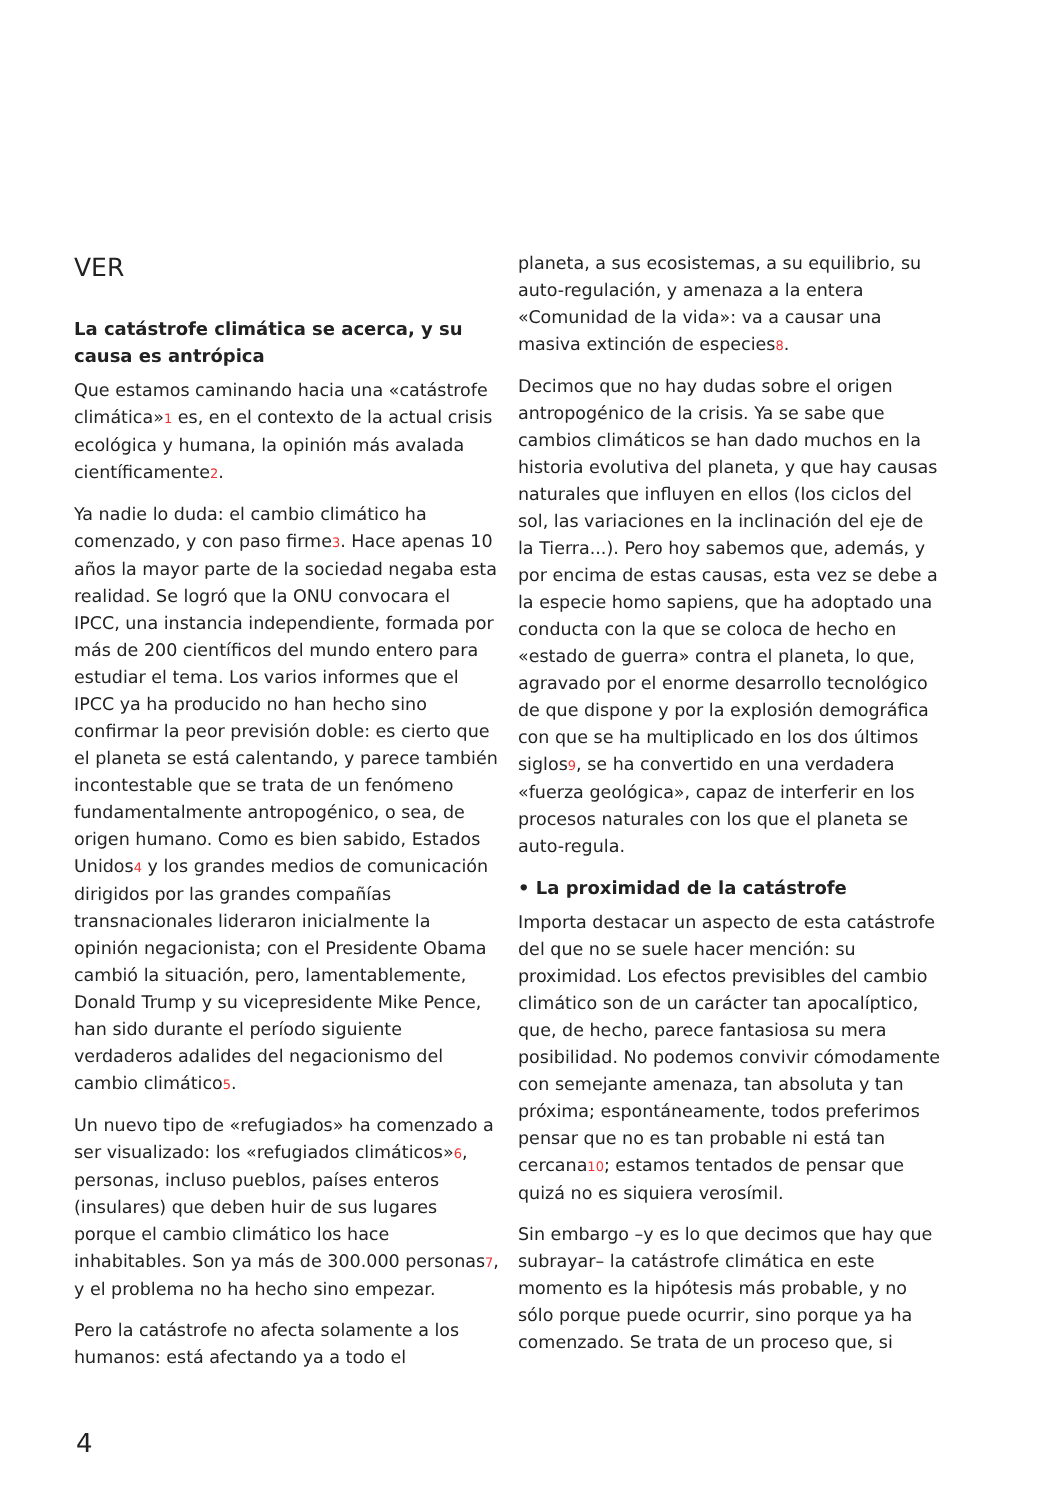VER
La catástrofe climática se acerca, y su causa es antrópica
Que estamos caminando hacia una «catástrofe climática»<sup>1</sup> es, en el contexto de la actual crisis ecológica y humana, la opinión más avalada científicamente<sup>2</sup>.
Ya nadie lo duda: el cambio climático ha comenzado, y con paso firme<sup>3</sup>. Hace apenas 10 años la mayor parte de la sociedad negaba esta realidad. Se logró que la ONU convocara el IPCC, una instancia independiente, formada por más de 200 científicos del mundo entero para estudiar el tema. Los varios informes que el IPCC ya ha producido no han hecho sino confirmar la peor previsión doble: es cierto que el planeta se está calentando, y parece también incontestable que se trata de un fenómeno fundamentalmente antropogénico, o sea, de origen humano. Como es bien sabido, Estados Unidos<sup>4</sup> y los grandes medios de comunicación dirigidos por las grandes compañías transnacionales lideraron inicialmente la opinión negacionista; con el Presidente Obama cambió la situación, pero, lamentablemente, Donald Trump y su vicepresidente Mike Pence, han sido durante el período siguiente verdaderos adalides del negacionismo del cambio climático<sup>5</sup>.
Un nuevo tipo de «refugiados» ha comenzado a ser visualizado: los «refugiados climáticos»<sup>6</sup>, personas, incluso pueblos, países enteros (insulares) que deben huir de sus lugares porque el cambio climático los hace inhabitables. Son ya más de 300.000 personas<sup>7</sup>, y el problema no ha hecho sino empezar.
Pero la catástrofe no afecta solamente a los humanos: está afectando ya a todo el
planeta, a sus ecosistemas, a su equilibrio, su auto-regulación, y amenaza a la entera «Comunidad de la vida»: va a causar una masiva extinción de especies<sup>8</sup>.
Decimos que no hay dudas sobre el origen antropogénico de la crisis. Ya se sabe que cambios climáticos se han dado muchos en la historia evolutiva del planeta, y que hay causas naturales que influyen en ellos (los ciclos del sol, las variaciones en la inclinación del eje de la Tierra...). Pero hoy sabemos que, además, y por encima de estas causas, esta vez se debe a la especie homo sapiens, que ha adoptado una conducta con la que se coloca de hecho en «estado de guerra» contra el planeta, lo que, agravado por el enorme desarrollo tecnológico de que dispone y por la explosión demográfica con que se ha multiplicado en los dos últimos siglos<sup>9</sup>, se ha convertido en una verdadera «fuerza geológica», capaz de interferir en los procesos naturales con los que el planeta se auto-regula.
• La proximidad de la catástrofe
Importa destacar un aspecto de esta catástrofe del que no se suele hacer mención: su proximidad. Los efectos previsibles del cambio climático son de un carácter tan apocalíptico, que, de hecho, parece fantasiosa su mera posibilidad. No podemos convivir cómodamente con semejante amenaza, tan absoluta y tan próxima; espontáneamente, todos preferimos pensar que no es tan probable ni está tan cercana<sup>10</sup>; estamos tentados de pensar que quizá no es siquiera verosímil.
Sin embargo –y es lo que decimos que hay que subrayar– la catástrofe climática en este momento es la hipótesis más probable, y no sólo porque puede ocurrir, sino porque ya ha comenzado. Se trata de un proceso que, si
4